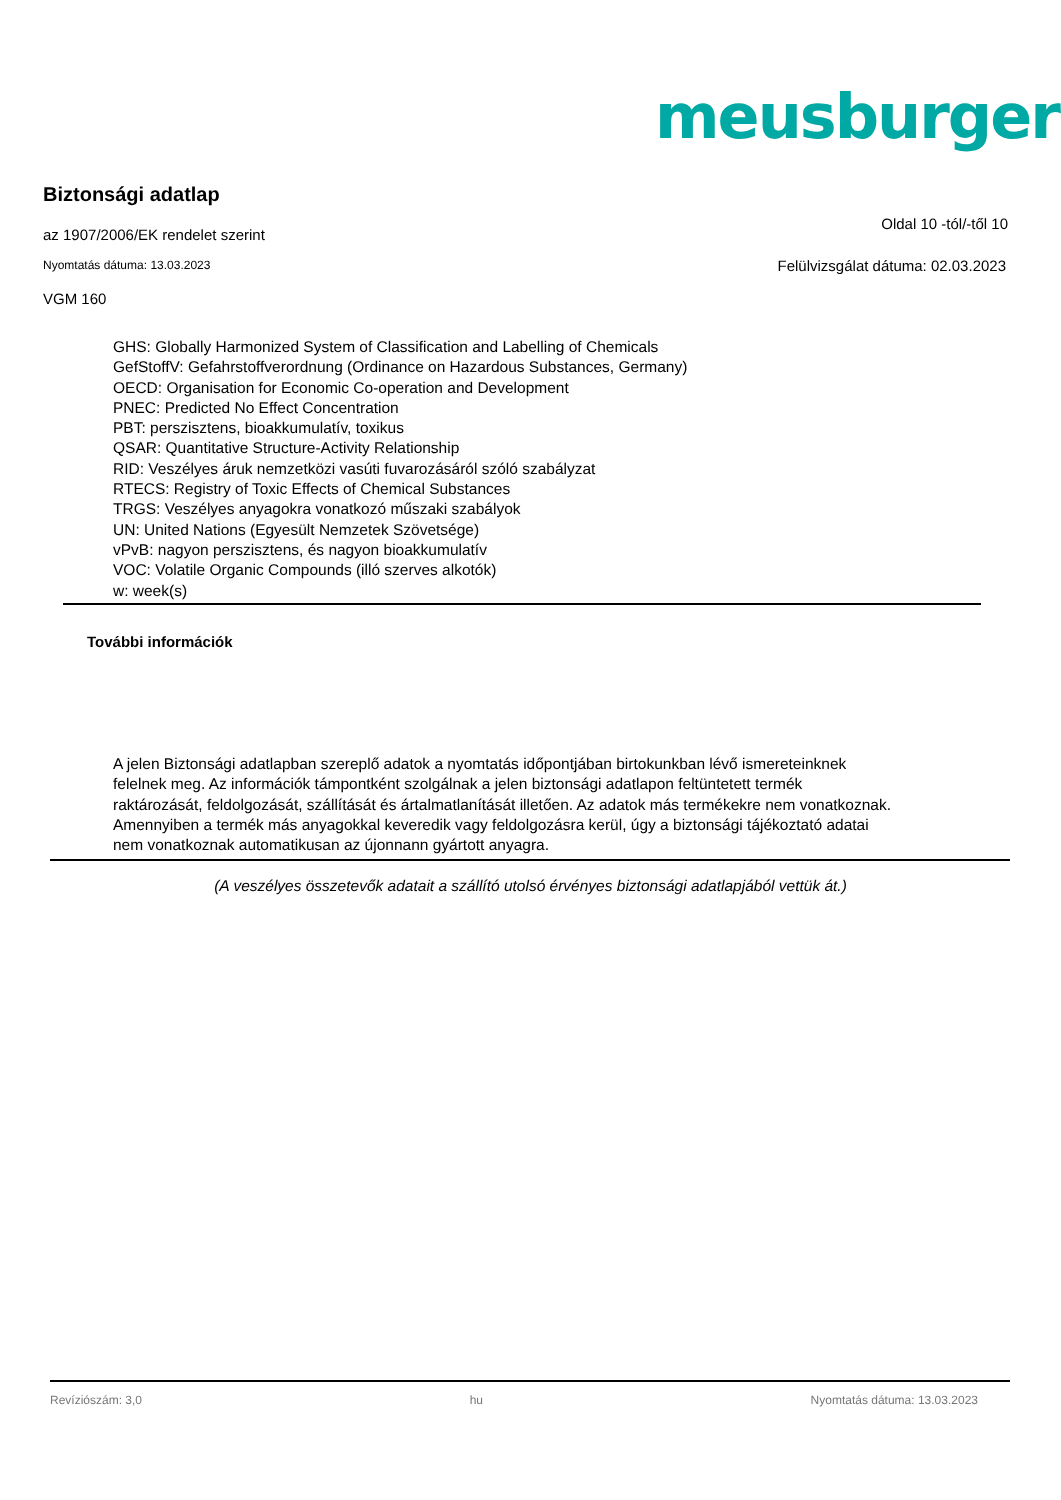meusburger<sup>®</sup>
Biztonsági adatlap
az 1907/2006/EK rendelet szerint
Oldal 10 -tól/-től 10
Nyomtatás dátuma: 13.03.2023
Felülvizsgálat dátuma: 02.03.2023
VGM 160
GHS: Globally Harmonized System of Classification and Labelling of Chemicals
GefStoffV: Gefahrstoffverordnung (Ordinance on Hazardous Substances, Germany)
OECD: Organisation for Economic Co-operation and Development
PNEC: Predicted No Effect Concentration
PBT: perszisztens, bioakkumulatív, toxikus
QSAR: Quantitative Structure-Activity Relationship
RID: Veszélyes áruk nemzetközi vasúti fuvarozásáról szóló szabályzat
RTECS: Registry of Toxic Effects of Chemical Substances
TRGS: Veszélyes anyagokra vonatkozó műszaki szabályok
UN: United Nations (Egyesült Nemzetek Szövetsége)
vPvB: nagyon perszisztens, és nagyon bioakkumulatív
VOC: Volatile Organic Compounds (illó szerves alkotók)
w: week(s)
További információk
A jelen Biztonsági adatlapban szereplő adatok a nyomtatás időpontjában birtokunkban lévő ismereteinknek felelnek meg. Az információk támpontként szolgálnak a jelen biztonsági adatlapon feltüntetett termék raktározását, feldolgozását, szállítását és ártalmatlanítását illetően. Az adatok más termékekre nem vonatkoznak. Amennyiben a termék más anyagokkal keveredik vagy feldolgozásra kerül, úgy a biztonsági tájékoztató adatai nem vonatkoznak automatikusan az újonnann gyártott anyagra.
(A veszélyes összetevők adatait a szállító utolsó érvényes biztonsági adatlapjából vettük át.)
Revíziószám: 3,0 hu Nyomtatás dátuma: 13.03.2023